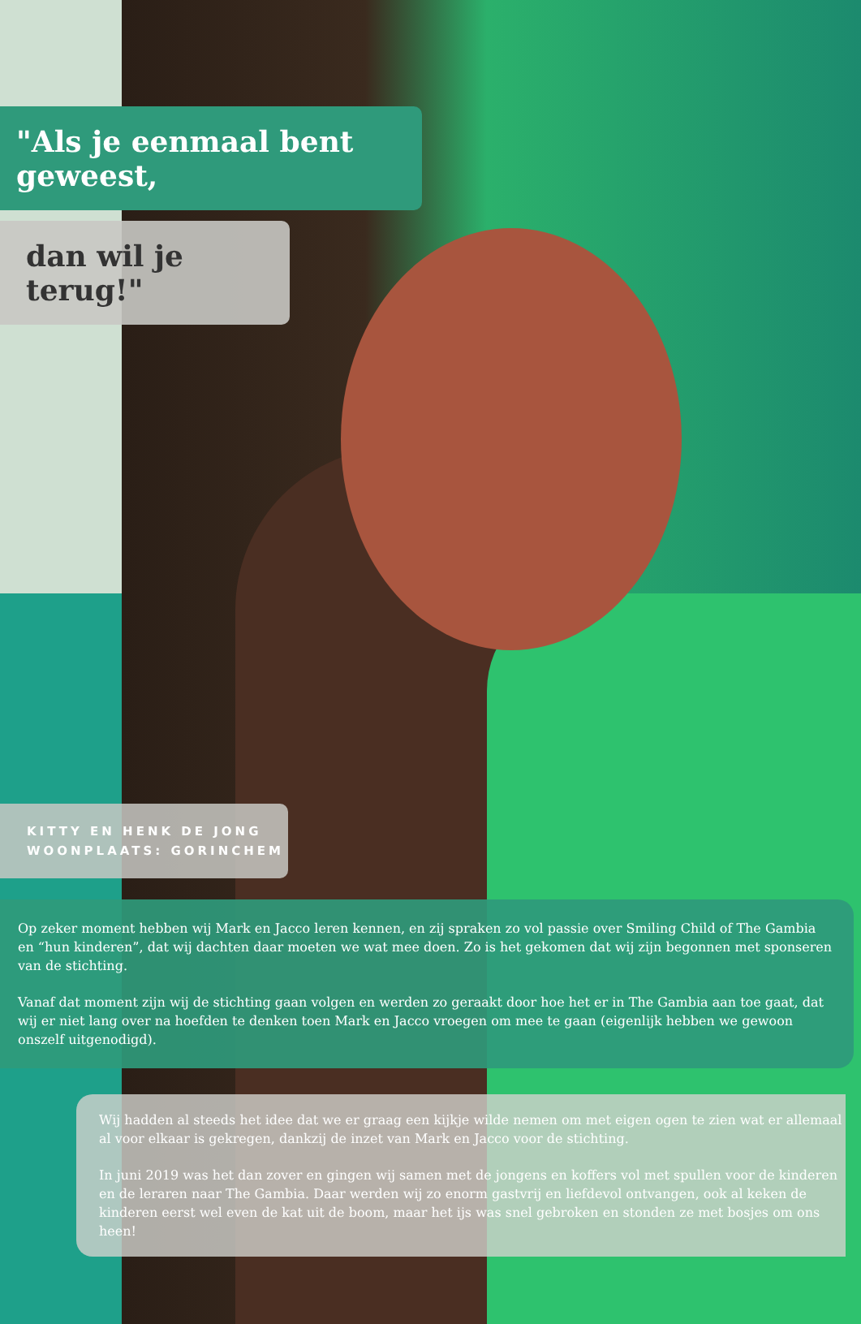"Als je eenmaal bent geweest,
dan wil je terug!"
KITTY EN HENK DE JONG
WOONPLAATS: GORINCHEM
Op zeker moment hebben wij Mark en Jacco leren kennen, en zij spraken zo vol passie over Smiling Child of The Gambia en “hun kinderen”, dat wij dachten daar moeten we wat mee doen. Zo is het gekomen dat wij zijn begonnen met sponseren van de stichting.
Vanaf dat moment zijn wij de stichting gaan volgen en werden zo geraakt door hoe het er in The Gambia aan toe gaat, dat wij er niet lang over na hoefden te denken toen Mark en Jacco vroegen om mee te gaan (eigenlijk hebben we gewoon onszelf uitgenodigd).
Wij hadden al steeds het idee dat we er graag een kijkje wilde nemen om met eigen ogen te zien wat er allemaal al voor elkaar is gekregen, dankzij de inzet van Mark en Jacco voor de stichting.
In juni 2019 was het dan zover en gingen wij samen met de jongens en koffers vol met spullen voor de kinderen en de leraren naar The Gambia. Daar werden wij zo enorm gastvrij en liefdevol ontvangen, ook al keken de kinderen eerst wel even de kat uit de boom, maar het ijs was snel gebroken en stonden ze met bosjes om ons heen!